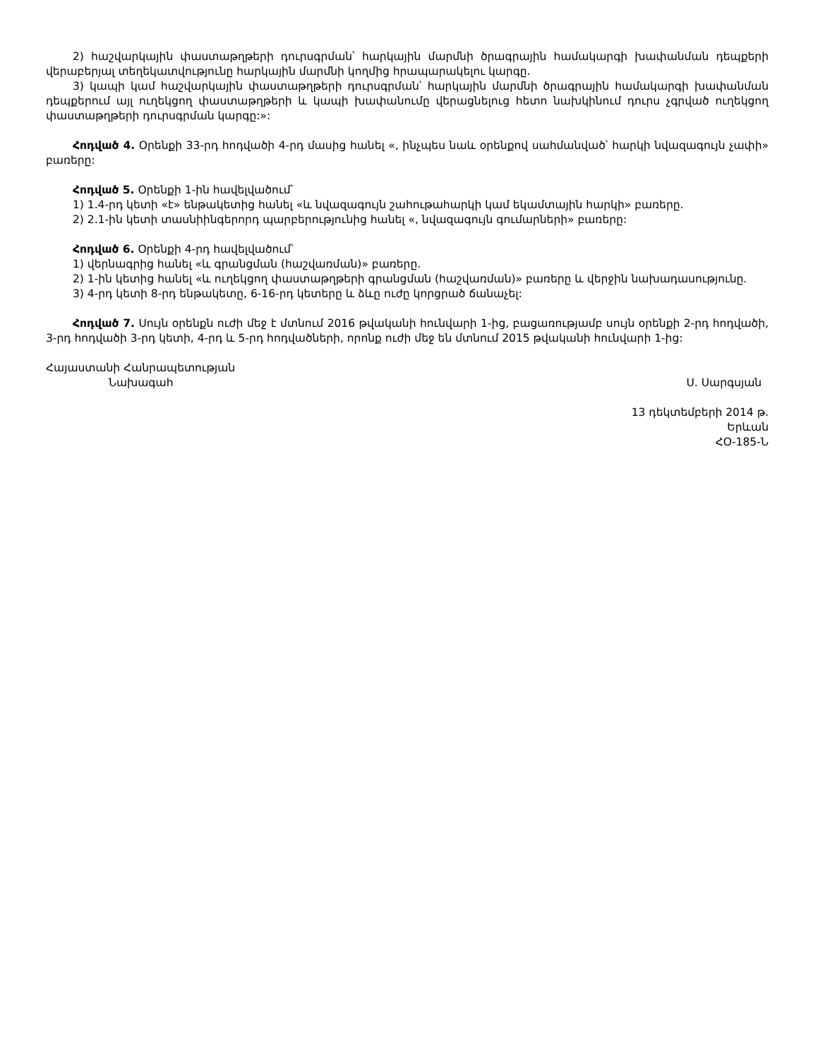2) հաշվարկային փաստաթղթերի դուրսգրման՝ հարկային մարմնի ծրագրային համակարգի խափանման դեպքերի վերաբերյալ տեղեկատվությունը հարկային մարմնի կողմից հրապարակելու կարգը.
3) կապի կամ հաշվարկային փաստաթղթերի դուրսգրման՝ հարկային մարմնի ծրագրային համակարգի խափանման դեպքերում այլ ուղեկցող փաստաթղթերի և կապի խափանումը վերացնելուց հետո նախկինում դուրս չգրված ուղեկցող փաստաթղթերի դուրսգրման կարգը:»:
Հոդված 4. Օրենքի 33-րդ հոդվածի 4-րդ մասից հանել «, ինչպես նաև օրենքով սահմանված՝ հարկի նվազագույն չափի» բառերը:
Հոդված 5. Օրենքի 1-ին հավելվածում՝
1) 1.4-րդ կետի «է» ենթակետից հանել «և նվազագույն շահութահարկի կամ եկամտային հարկի» բառերը.
2) 2.1-ին կետի տասնիինգերորդ պարբերությունից հանել «, նվազագույն գումարների» բառերը:
Հոդված 6. Օրենքի 4-րդ հավելվածում՝
1) վերնագրից հանել «և գրանցման (հաշվառման)» բառերը.
2) 1-ին կետից հանել «և ուղեկցող փաստաթղթերի գրանցման (հաշվառման)» բառերը և վերջին նախադասությունը.
3) 4-րդ կետի 8-րդ ենթակետը, 6-16-րդ կետերը և ձևը ուժը կորցրած ճանաչել:
Հոդված 7. Սույն օրենքն ուժի մեջ է մտնում 2016 թվականի հունվարի 1-ից, բացառությամբ սույն օրենքի 2-րդ հոդվածի, 3-րդ հոդվածի 3-րդ կետի, 4-րդ և 5-րդ հոդվածների, որոնք ուժի մեջ են մտնում 2015 թվականի հունվարի 1-ից:
Հայաստանի Հանրապետության
Նախագահ
Ս. Սարգսյան
13 դեկտեմբերի 2014 թ.
Երևան
ՀՕ-185-Ն